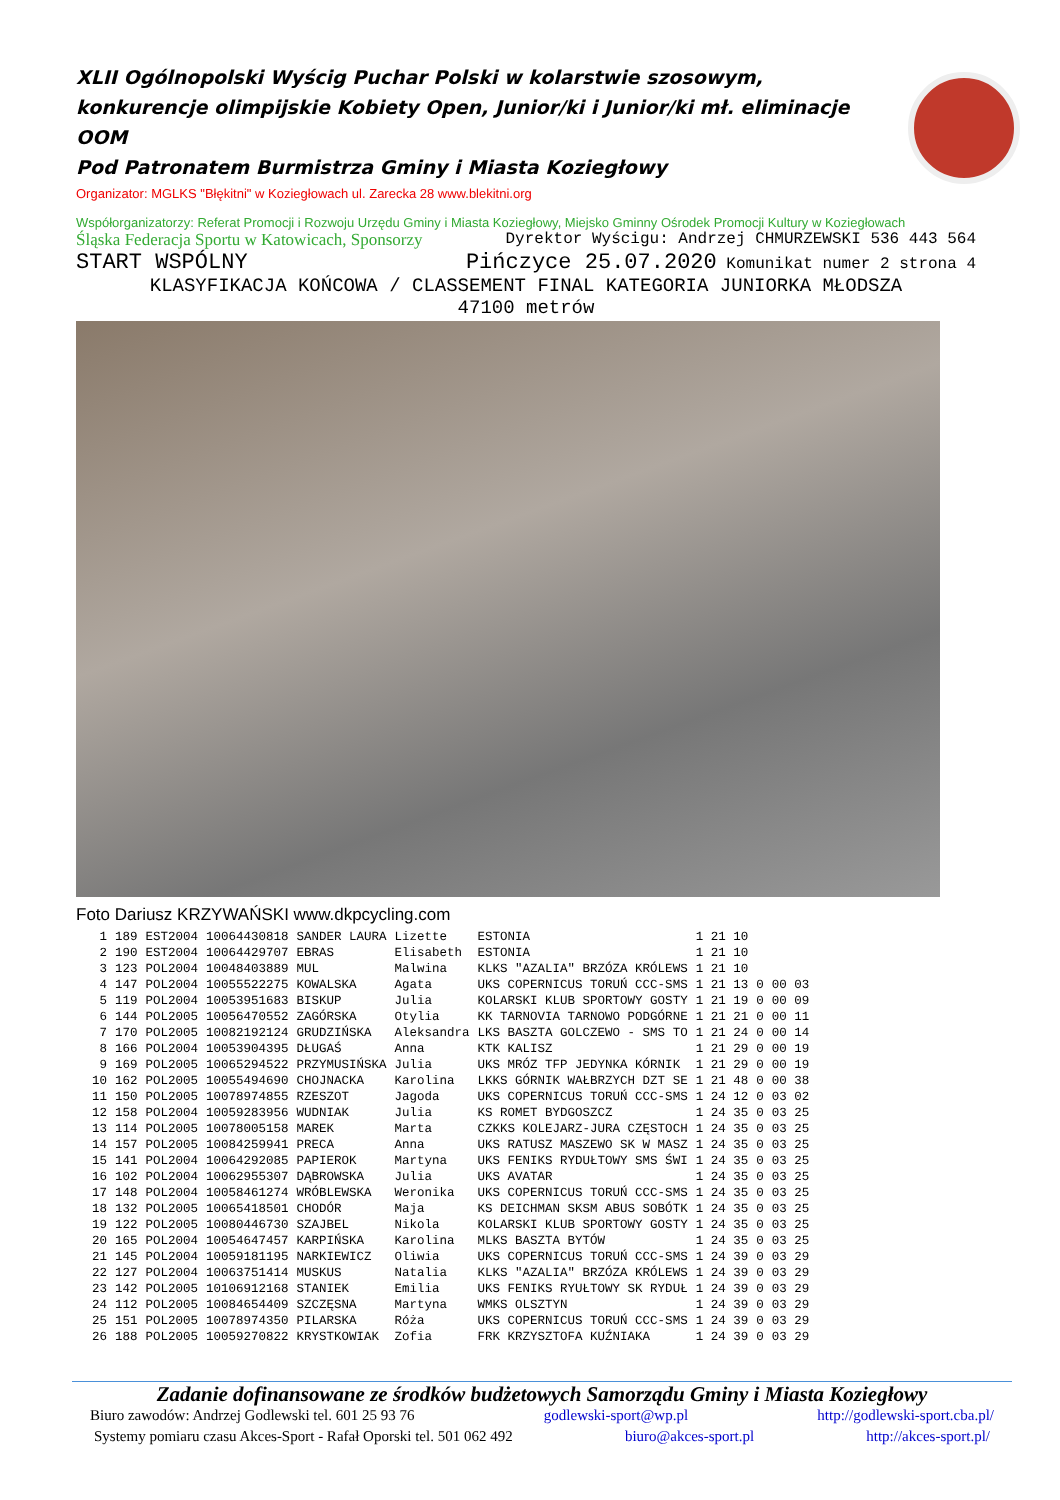XLII Ogólnopolski Wyścig Puchar Polski w kolarstwie szosowym, konkurencje olimpijskie Kobiety Open, Junior/ki i Junior/ki mł. eliminacje OOM
Pod Patronatem Burmistrza Gminy i Miasta Koziegłowy
Organizator: MGLKS "Błękitni" w Koziegłowach ul. Zarecka 28 www.blekitni.org
Współorganizatorzy: Referat Promocji i Rozwoju Urzędu Gminy i Miasta Koziegłowy, Miejsko Gminny Ośrodek Promocji Kultury w Koziegłowach
Śląska Federacja Sportu w Katowicach, Sponsorzy Dyrektor Wyścigu: Andrzej CHMURZEWSKI 536 443 564
START WSPÓLNY Pińczyce 25.07.2020 Komunikat numer 2 strona 4
KLASYFIKACJA KOŃCOWA / CLASSEMENT FINAL KATEGORIA JUNIORKA MŁODSZA
47100 metrów
Foto Dariusz KRZYWAŃSKI www.dkpcycling.com
| 1 | 189 | EST2004 | 10064430818 | SANDER LAURA | Lizette | ESTONIA | 1 21 10 | | |
| 2 | 190 | EST2004 | 10064429707 | EBRAS | Elisabeth | ESTONIA | 1 21 10 | | |
| 3 | 123 | POL2004 | 10048403889 | MUL | Malwina | KLKS "AZALIA" BRZÓZA KRÓLEWS | 1 21 10 | | |
| 4 | 147 | POL2004 | 10055522275 | KOWALSKA | Agata | UKS COPERNICUS TORUŃ CCC-SMS | 1 21 13 | 0 | 00 03 |
| 5 | 119 | POL2004 | 10053951683 | BISKUP | Julia | KOLARSKI KLUB SPORTOWY GOSTY | 1 21 19 | 0 | 00 09 |
| 6 | 144 | POL2005 | 10056470552 | ZAGÓRSKA | Otylia | KK TARNOVIA TARNOWO PODGÓRNE | 1 21 21 | 0 | 00 11 |
| 7 | 170 | POL2005 | 10082192124 | GRUDZIŃSKA | Aleksandra | LKS BASZTA GOLCZEWO - SMS TO | 1 21 24 | 0 | 00 14 |
| 8 | 166 | POL2004 | 10053904395 | DŁUGAŚ | Anna | KTK KALISZ | 1 21 29 | 0 | 00 19 |
| 9 | 169 | POL2005 | 10065294522 | PRZYMUSIŃSKA | Julia | UKS MRÓZ TFP JEDYNKA KÓRNIK | 1 21 29 | 0 | 00 19 |
| 10 | 162 | POL2005 | 10055494690 | CHOJNACKA | Karolina | LKKS GÓRNIK WAŁBRZYCH DZT SE | 1 21 48 | 0 | 00 38 |
| 11 | 150 | POL2005 | 10078974855 | RZESZOT | Jagoda | UKS COPERNICUS TORUŃ CCC-SMS | 1 24 12 | 0 | 03 02 |
| 12 | 158 | POL2004 | 10059283956 | WUDNIAK | Julia | KS ROMET BYDGOSZCZ | 1 24 35 | 0 | 03 25 |
| 13 | 114 | POL2005 | 10078005158 | MAREK | Marta | CZKKS KOLEJARZ-JURA CZĘSTOCH | 1 24 35 | 0 | 03 25 |
| 14 | 157 | POL2005 | 10084259941 | PRECA | Anna | UKS RATUSZ MASZEWO SK W MASZ | 1 24 35 | 0 | 03 25 |
| 15 | 141 | POL2004 | 10064292085 | PAPIEROK | Martyna | UKS FENIKS RYDUŁTOWY SMS ŚWI | 1 24 35 | 0 | 03 25 |
| 16 | 102 | POL2004 | 10062955307 | DĄBROWSKA | Julia | UKS AVATAR | 1 24 35 | 0 | 03 25 |
| 17 | 148 | POL2004 | 10058461274 | WRÓBLEWSKA | Weronika | UKS COPERNICUS TORUŃ CCC-SMS | 1 24 35 | 0 | 03 25 |
| 18 | 132 | POL2005 | 10065418501 | CHODÓR | Maja | KS DEICHMAN SKSM ABUS SOBÓTK | 1 24 35 | 0 | 03 25 |
| 19 | 122 | POL2005 | 10080446730 | SZAJBEL | Nikola | KOLARSKI KLUB SPORTOWY GOSTY | 1 24 35 | 0 | 03 25 |
| 20 | 165 | POL2004 | 10054647457 | KARPIŃSKA | Karolina | MLKS BASZTA BYTÓW | 1 24 35 | 0 | 03 25 |
| 21 | 145 | POL2004 | 10059181195 | NARKIEWICZ | Oliwia | UKS COPERNICUS TORUŃ CCC-SMS | 1 24 39 | 0 | 03 29 |
| 22 | 127 | POL2004 | 10063751414 | MUSKUS | Natalia | KLKS "AZALIA" BRZÓZA KRÓLEWS | 1 24 39 | 0 | 03 29 |
| 23 | 142 | POL2005 | 10106912168 | STANIEK | Emilia | UKS FENIKS RYUŁTOWY SK RYDUŁ | 1 24 39 | 0 | 03 29 |
| 24 | 112 | POL2005 | 10084654409 | SZCZĘSNA | Martyna | WMKS OLSZTYN | 1 24 39 | 0 | 03 29 |
| 25 | 151 | POL2005 | 10078974350 | PILARSKA | Róża | UKS COPERNICUS TORUŃ CCC-SMS | 1 24 39 | 0 | 03 29 |
| 26 | 188 | POL2005 | 10059270822 | KRYSTKOWIAK | Zofia | FRK KRZYSZTOFA KUŹNIAKA | 1 24 39 | 0 | 03 29 |
Zadanie dofinansowane ze środków budżetowych Samorządu Gminy i Miasta Koziegłowy
Biuro zawodów: Andrzej Godlewski tel. 601 25 93 76 godlewski-sport@wp.pl http://godlewski-sport.cba.pl/
Systemy pomiaru czasu Akces-Sport - Rafał Oporski tel. 501 062 492 biuro@akces-sport.pl http://akces-sport.pl/